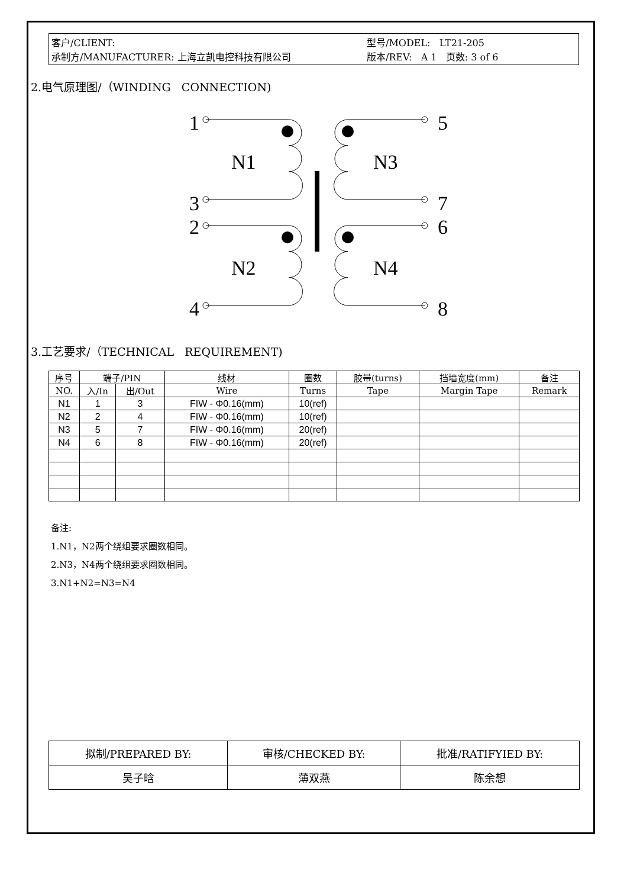客户/CLIENT:
承制方/MANUFACTURER: 上海立凯电控科技有限公司
型号/MODEL: LT21-205
版本/REV: A 1 页数: 3 of 6
2.电气原理图/（WINDING CONNECTION)
1
3
2
4
5
7
6
8
N1
N3
N2
N4
3.工艺要求/（TECHNICAL REQUIREMENT)
| 序号 | 端子/PIN | | 线材 | 圈数 | 胶带(turns) | 挡墙宽度(mm) | 备注 |
| --- | --- | --- | --- | --- | --- | --- | --- |
| NO. | 入/In | 出/Out | Wire | Turns | Tape | Margin Tape | Remark |
| N1 | 1 | 3 | FIW - Φ0.16(mm) | 10(ref) | | | |
| N2 | 2 | 4 | FIW - Φ0.16(mm) | 10(ref) | | | |
| N3 | 5 | 7 | FIW - Φ0.16(mm) | 20(ref) | | | |
| N4 | 6 | 8 | FIW - Φ0.16(mm) | 20(ref) | | | |
备注:
1.N1，N2两个绕组要求圈数相同。
2.N3，N4两个绕组要求圈数相同。
3.N1+N2=N3=N4
| 拟制/PREPARED BY: | 审核/CHECKED BY: | 批准/RATIFYIED BY: |
| 吴子晗 | 薄双燕 | 陈余想 |